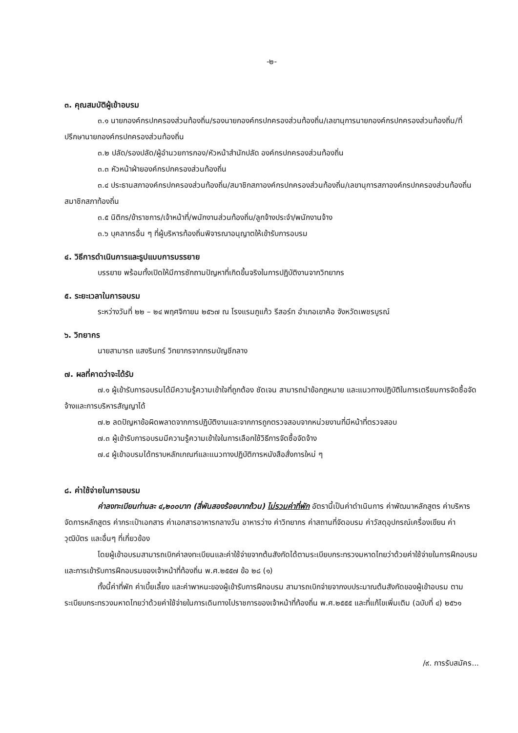-๒-
๓. คุณสมบัติผู้เข้าอบรม
๓.๑ นายกองค์กรปกครองส่วนท้องถิ่น/รองนายกองค์กรปกครองส่วนท้องถิ่น/เลขานุการนายกองค์กรปกครองส่วนท้องถิ่น/ที่ปรึกษานายกองค์กรปกครองส่วนท้องถิ่น
๓.๒ ปลัด/รองปลัด/ผู้อำนวยการกอง/หัวหน้าสำนักปลัด องค์กรปกครองส่วนท้องถิ่น
๓.๓ หัวหน้าฝ่ายองค์กรปกครองส่วนท้องถิ่น
๓.๔ ประธานสภาองค์กรปกครองส่วนท้องถิ่น/สมาชิกสภาองค์กรปกครองส่วนท้องถิ่น/เลขานุการสภาองค์กรปกครองส่วนท้องถิ่น สมาชิกสภาท้องถิ่น
๓.๕ นิติกร/ข้าราชการ/เจ้าหน้าที่/พนักงานส่วนท้องถิ่น/ลูกจ้างประจำ/พนักงานจ้าง
๓.๖ บุคลากรอื่น ๆ ที่ผู้บริหารท้องถิ่นพิจารณาอนุญาตให้เข้ารับการอบรม
๔. วิธีการดำเนินการและรูปแบบการบรรยาย
บรรยาย พร้อมทั้งเปิดให้มีการซักถามปัญหาที่เกิดขึ้นจริงในการปฏิบัติงานจากวิทยากร
๕. ระยะเวลาในการอบรม
ระหว่างวันที่ ๒๒ – ๒๔ พฤศจิกายน ๒๕๖๗ ณ โรงแรมภูแก้ว รีสอร์ท อำเภอเขาค้อ จังหวัดเพชรบูรณ์
๖. วิทยากร
นายสามารถ แสงรินทร์ วิทยากรจากกรมบัญชีกลาง
๗. ผลที่คาดว่าจะได้รับ
๗.๑ ผู้เข้ารับการอบรมได้มีความรู้ความเข้าใจที่ถูกต้อง ชัดเจน สามารถนำข้อกฎหมาย และแนวทางปฏิบัติในการเตรียมการจัดซื้อจัดจ้างและการบริหารสัญญาได้
๗.๒ ลดปัญหาข้อผิดพลาดจากการปฏิบัติงานและจากการถูกตรวจสอบจากหน่วยงานที่มีหน้าที่ตรวจสอบ
๗.๓ ผู้เข้ารับการอบรมมีความรู้ความเข้าใจในการเลือกใช้วิธีการจัดซื้อจัดจ้าง
๗.๔ ผู้เข้าอบรมได้ทราบหลักเกณฑ์และแนวทางปฏิบัติการหนังสือสั่งการใหม่ ๆ
๘. ค่าใช้จ่ายในการอบรม
ค่าลงทะเบียนท่านละ ๔,๒๐๐บาท (สี่พันสองร้อยบาทถ้วน) ไม่รวมค่าที่พัก อัตรานี้เป็นค่าดำเนินการ ค่าพัฒนาหลักสูตร ค่าบริหารจัดการหลักสูตร ค่ากระเป๋าเอกสาร ค่าเอกสารอาหารกลางวัน อาหารว่าง ค่าวิทยากร ค่าสถานที่จัดอบรม ค่าวัสดุอุปกรณ์เครื่องเขียน ค่าวุฒิบัตร และอื่นๆ ที่เกี่ยวข้อง
โดยผู้เข้าอบรมสามารถเบิกค่าลงทะเบียนและค่าใช้จ่ายจากต้นสังกัดได้ตามระเบียบกระทรวงมหาดไทยว่าด้วยค่าใช้จ่ายในการฝึกอบรมและการเข้ารับการฝึกอบรมของเจ้าหน้าที่ท้องถิ่น พ.ศ.๒๕๕๗ ข้อ ๒๘ (๑)
ทั้งนี้ค่าที่พัก ค่าเบี้ยเลี้ยง และค่าพาหนะของผู้เข้ารับการฝึกอบรม สามารถเบิกจ่ายจากงบประมาณต้นสังกัดของผู้เข้าอบรม ตามระเบียบกระทรวงมหาดไทยว่าด้วยค่าใช้จ่ายในการเดินทางไปราชการของเจ้าหน้าที่ท้องถิ่น พ.ศ.๒๕๕๕ และที่แก้ไขเพิ่มเติม (ฉบับที่ ๔) ๒๕๖๑
/๙. การรับสมัคร...